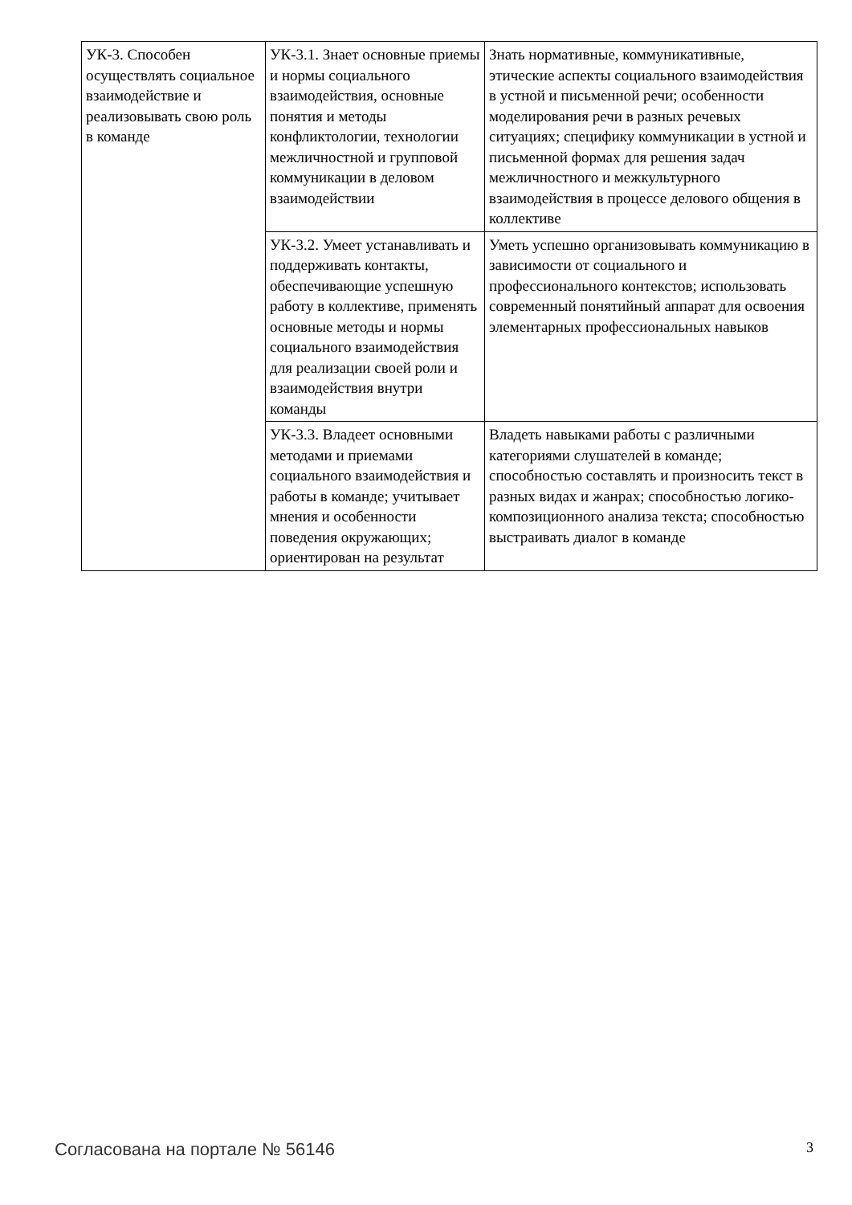| УК-3. Способен осуществлять социальное взаимодействие и реализовывать свою роль в команде | УК-3.1. Знает основные приемы и нормы социального взаимодействия, основные понятия и методы конфликтологии, технологии межличностной и групповой коммуникации в деловом взаимодействии | Знать нормативные, коммуникативные, этические аспекты социального взаимодействия в устной и письменной речи; особенности моделирования речи в разных речевых ситуациях; специфику коммуникации в устной и письменной формах для решения задач межличностного и межкультурного взаимодействия в процессе делового общения в коллективе |
| | УК-3.2. Умеет устанавливать и поддерживать контакты, обеспечивающие успешную работу в коллективе, применять основные методы и нормы социального взаимодействия для реализации своей роли и взаимодействия внутри команды | Уметь успешно организовывать коммуникацию в зависимости от социального и профессионального контекстов; использовать современный понятийный аппарат для освоения элементарных профессиональных навыков |
| | УК-3.3. Владеет основными методами и приемами социального взаимодействия и работы в команде; учитывает мнения и особенности поведения окружающих; ориентирован на результат | Владеть навыками работы с различными категориями слушателей в команде; способностью составлять и произносить текст в разных видах и жанрах; способностью логико-композиционного анализа текста; способностью выстраивать диалог в команде |
Согласована на портале № 56146 3